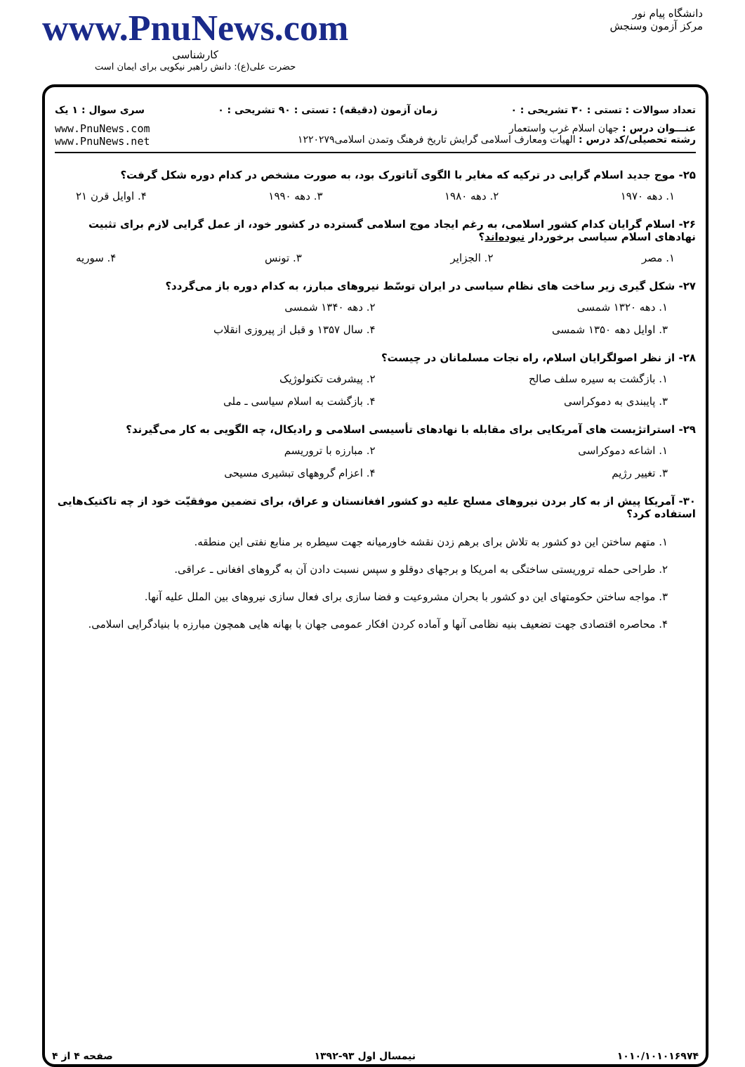دانشگاه پیام نور
مرکز آزمون وسنجش
www.PnuNews.com
کارشناسی
حضرت علی(ع): دانش راهبر نیکویی برای ایمان است
تعداد سوالات : تستی : ۳۰ تشریحی : ۰ زمان آزمون (دقیقه) : تستی : ۹۰ تشریحی : ۰ سری سوال : ۱ یک
عنـــوان درس : جهان اسلام غرب واستعمار
رشته تحصیلی/کد درس : الهیات ومعارف اسلامی گرایش تاریخ فرهنگ وتمدن اسلامی۱۲۲۰۲۷۹
www.PnuNews.com
www.PnuNews.net
۲۵- موج جدید اسلام گرایی در ترکیه که مغایر با الگوی آتاتورک بود، به صورت مشخص در کدام دوره شکل گرفت؟
۱. دهه ۱۹۷۰ ۲. دهه ۱۹۸۰ ۳. دهه ۱۹۹۰ ۴. اوایل قرن ۲۱
۲۶- اسلام گرایان کدام کشور اسلامی، به رغم ایجاد موج اسلامی گسترده در کشور خود، از عمل گرایی لازم برای تثبیت نهادهای اسلام سیاسی برخوردار نبوده‌اند؟
۱. مصر ۲. الجزایر ۳. تونس ۴. سوریه
۲۷- شکل گیری زیر ساخت های نظام سیاسی در ایران توسّط نیروهای مبارز، به کدام دوره باز می‌گردد؟
۱. دهه ۱۳۲۰ شمسی ۲. دهه ۱۳۴۰ شمسی ۳. اوایل دهه ۱۳۵۰ شمسی ۴. سال ۱۳۵۷ و قبل از پیروزی انقلاب
۲۸- از نظر اصولگرایان اسلام، راه نجات مسلمانان در چیست؟
۱. بازگشت به سیره سلف صالح ۲. پیشرفت تکنولوژیک ۳. پایبندی به دموکراسی ۴. بازگشت به اسلام سیاسی ـ ملی
۲۹- استراتژیست های آمریکایی برای مقابله با نهادهای تأسیسی اسلامی و رادیکال، چه الگویی به کار می‌گیرند؟
۱. اشاعه دموکراسی ۲. مبارزه با تروریسم ۳. تغییر رژیم ۴. اعزام گروههای تبشیری مسیحی
۳۰- آمریکا پیش از به کار بردن نیروهای مسلح علیه دو کشور افغانستان و عراق، برای تضمین موفقیّت خود از چه تاکتیک‌هایی استفاده کرد؟
۱. متهم ساختن این دو کشور به تلاش برای برهم زدن نقشه خاورمیانه جهت سیطره بر منابع نفتی این منطقه.
۲. طراحی حمله تروریستی ساختگی به امریکا و برجهای دوقلو و سپس نسبت دادن آن به گروهای افغانی ـ عراقی.
۳. مواجه ساختن حکومتهای این دو کشور با بحران مشروعیت و فضا سازی برای فعال سازی نیروهای بین الملل علیه آنها.
۴. محاصره اقتصادی جهت تضعیف بنیه نظامی آنها و آماده کردن افکار عمومی جهان با بهانه هایی همچون مبارزه با بنیادگرایی اسلامی.
۱۰۱۰/۱۰۱۰۱۶۹۷۴ نیمسال اول ۹۳-۱۳۹۲ صفحه ۴ از ۴